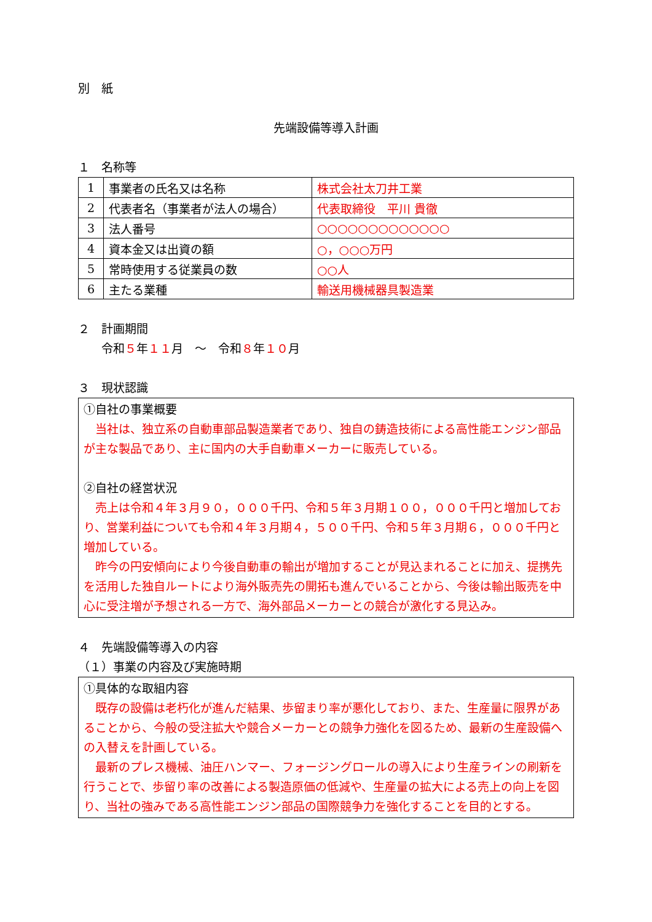別　紙
先端設備等導入計画
１　名称等
| 1 | 事業者の氏名又は名称 | 株式会社太刀井工業 |
| 2 | 代表者名（事業者が法人の場合） | 代表取締役 平川 貴徹 |
| 3 | 法人番号 | ○○○○○○○○○○○○○ |
| 4 | 資本金又は出資の額 | ○，○○○万円 |
| 5 | 常時使用する従業員の数 | ○○人 |
| 6 | 主たる業種 | 輸送用機械器具製造業 |
２　計画期間
　　令和５年１１月　～　令和８年１０月
３　現状認識
①自社の事業概要
　当社は、独立系の自動車部品製造業者であり、独自の鋳造技術による高性能エンジン部品が主な製品であり、主に国内の大手自動車メーカーに販売している。
②自社の経営状況
　売上は令和４年３月９０，０００千円、令和５年３月期１００，０００千円と増加しており、営業利益についても令和４年３月期４，５００千円、令和５年３月期６，０００千円と増加している。
　昨今の円安傾向により今後自動車の輸出が増加することが見込まれることに加え、提携先を活用した独自ルートにより海外販売先の開拓も進んでいることから、今後は輸出販売を中心に受注増が予想される一方で、海外部品メーカーとの競合が激化する見込み。
４　先端設備等導入の内容
（１）事業の内容及び実施時期
①具体的な取組内容
　既存の設備は老朽化が進んだ結果、歩留まり率が悪化しており、また、生産量に限界があることから、今般の受注拡大や競合メーカーとの競争力強化を図るため、最新の生産設備への入替えを計画している。
　最新のプレス機械、油圧ハンマー、フォージングロールの導入により生産ラインの刷新を行うことで、歩留り率の改善による製造原価の低減や、生産量の拡大による売上の向上を図り、当社の強みである高性能エンジン部品の国際競争力を強化することを目的とする。